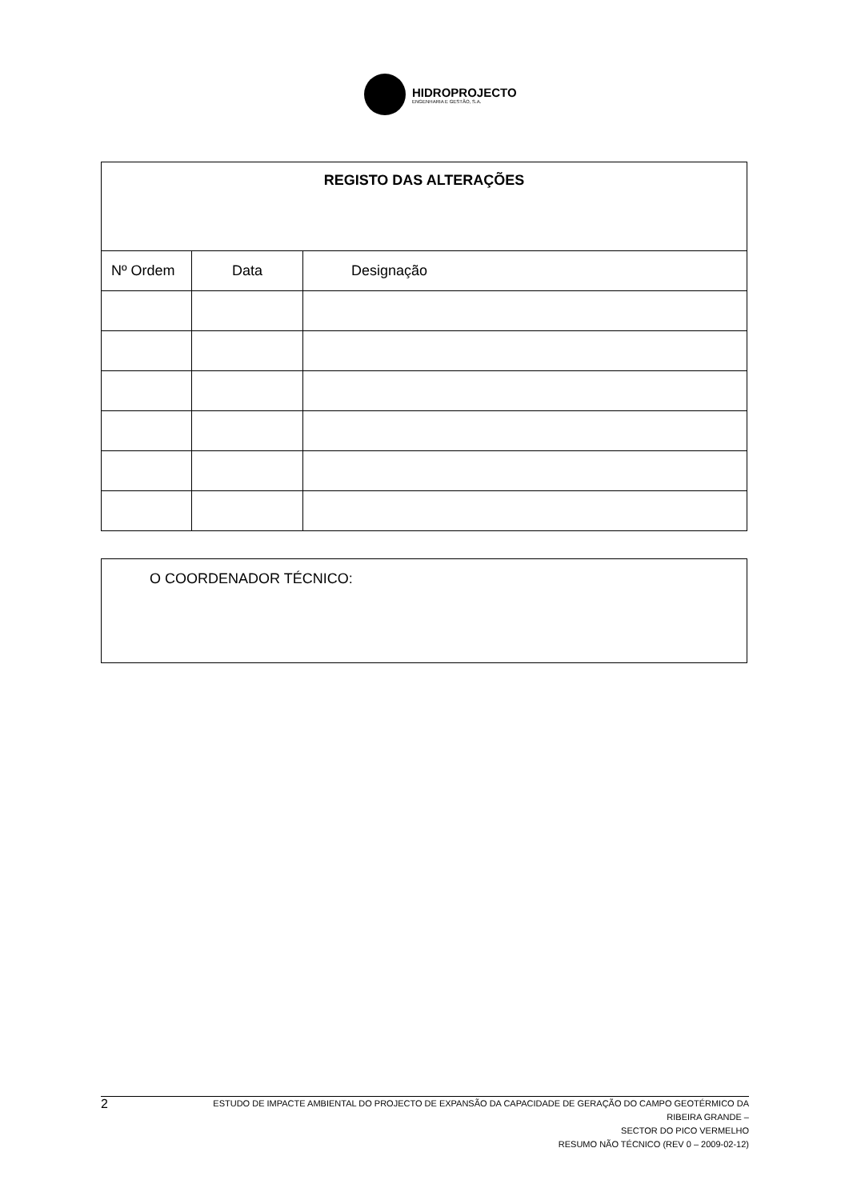HIDROPROJECTO
ENGENHARIA E GESTÃO, S.A.
| REGISTO DAS ALTERAÇÕES | | |
| Nº Ordem | Data | Designação |
| O COORDENADOR TÉCNICO: |
2
ESTUDO DE IMPACTE AMBIENTAL DO PROJECTO DE EXPANSÃO DA CAPACIDADE DE GERAÇÃO DO CAMPO GEOTÉRMICO DA RIBEIRA GRANDE –
SECTOR DO PICO VERMELHO
RESUMO NÃO TÉCNICO (REV 0 – 2009-02-12)